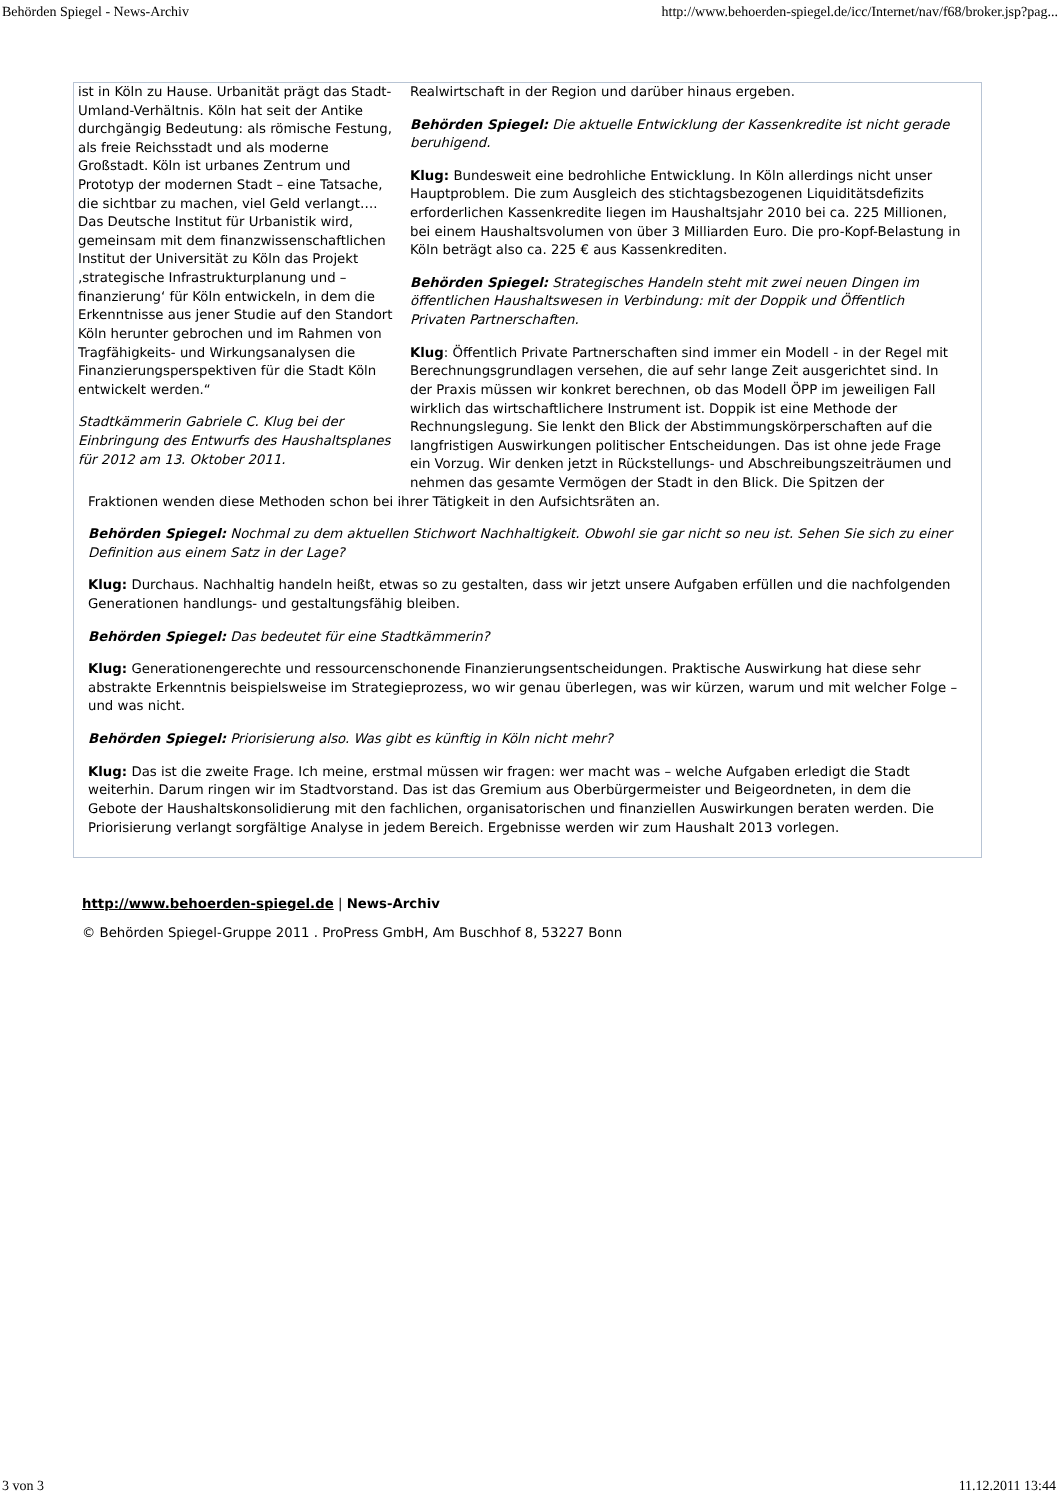Behörden Spiegel - News-Archiv http://www.behoerden-spiegel.de/icc/Internet/nav/f68/broker.jsp?pag...
ist in Köln zu Hause. Urbanität prägt das Stadt-Umland-Verhältnis. Köln hat seit der Antike durchgängig Bedeutung: als römische Festung, als freie Reichsstadt und als moderne Großstadt. Köln ist urbanes Zentrum und Prototyp der modernen Stadt – eine Tatsache, die sichtbar zu machen, viel Geld verlangt…. Das Deutsche Institut für Urbanistik wird, gemeinsam mit dem finanzwissenschaftlichen Institut der Universität zu Köln das Projekt ‚strategische Infrastrukturplanung und –finanzierung‘ für Köln entwickeln, in dem die Erkenntnisse aus jener Studie auf den Standort Köln herunter gebrochen und im Rahmen von Tragfähigkeits- und Wirkungsanalysen die Finanzierungsperspektiven für die Stadt Köln entwickelt werden.“
Stadtkämmerin Gabriele C. Klug bei der Einbringung des Entwurfs des Haushaltsplanes für 2012 am 13. Oktober 2011.
Realwirtschaft in der Region und darüber hinaus ergeben.
Behörden Spiegel: Die aktuelle Entwicklung der Kassenkredite ist nicht gerade beruhigend.
Klug: Bundesweit eine bedrohliche Entwicklung. In Köln allerdings nicht unser Hauptproblem. Die zum Ausgleich des stichtagsbezogenen Liquiditätsdefizits erforderlichen Kassenkredite liegen im Haushaltsjahr 2010 bei ca. 225 Millionen, bei einem Haushaltsvolumen von über 3 Milliarden Euro. Die pro-Kopf-Belastung in Köln beträgt also ca. 225 € aus Kassenkrediten.
Behörden Spiegel: Strategisches Handeln steht mit zwei neuen Dingen im öffentlichen Haushaltswesen in Verbindung: mit der Doppik und Öffentlich Privaten Partnerschaften.
Klug: Öffentlich Private Partnerschaften sind immer ein Modell - in der Regel mit Berechnungsgrundlagen versehen, die auf sehr lange Zeit ausgerichtet sind. In der Praxis müssen wir konkret berechnen, ob das Modell ÖPP im jeweiligen Fall wirklich das wirtschaftlichere Instrument ist. Doppik ist eine Methode der Rechnungslegung. Sie lenkt den Blick der Abstimmungskörperschaften auf die langfristigen Auswirkungen politischer Entscheidungen. Das ist ohne jede Frage ein Vorzug. Wir denken jetzt in Rückstellungs- und Abschreibungszeiträumen und nehmen das gesamte Vermögen der Stadt in den Blick. Die Spitzen der
Fraktionen wenden diese Methoden schon bei ihrer Tätigkeit in den Aufsichtsräten an.
Behörden Spiegel: Nochmal zu dem aktuellen Stichwort Nachhaltigkeit. Obwohl sie gar nicht so neu ist. Sehen Sie sich zu einer Definition aus einem Satz in der Lage?
Klug: Durchaus. Nachhaltig handeln heißt, etwas so zu gestalten, dass wir jetzt unsere Aufgaben erfüllen und die nachfolgenden Generationen handlungs- und gestaltungsfähig bleiben.
Behörden Spiegel: Das bedeutet für eine Stadtkämmerin?
Klug: Generationengerechte und ressourcenschonende Finanzierungsentscheidungen. Praktische Auswirkung hat diese sehr abstrakte Erkenntnis beispielsweise im Strategieprozess, wo wir genau überlegen, was wir kürzen, warum und mit welcher Folge – und was nicht.
Behörden Spiegel: Priorisierung also. Was gibt es künftig in Köln nicht mehr?
Klug: Das ist die zweite Frage. Ich meine, erstmal müssen wir fragen: wer macht was – welche Aufgaben erledigt die Stadt weiterhin. Darum ringen wir im Stadtvorstand. Das ist das Gremium aus Oberbürgermeister und Beigeordneten, in dem die Gebote der Haushaltskonsolidierung mit den fachlichen, organisatorischen und finanziellen Auswirkungen beraten werden. Die Priorisierung verlangt sorgfältige Analyse in jedem Bereich. Ergebnisse werden wir zum Haushalt 2013 vorlegen.
http://www.behoerden-spiegel.de | News-Archiv
© Behörden Spiegel-Gruppe 2011 . ProPress GmbH, Am Buschhof 8, 53227 Bonn
3 von 3 11.12.2011 13:44